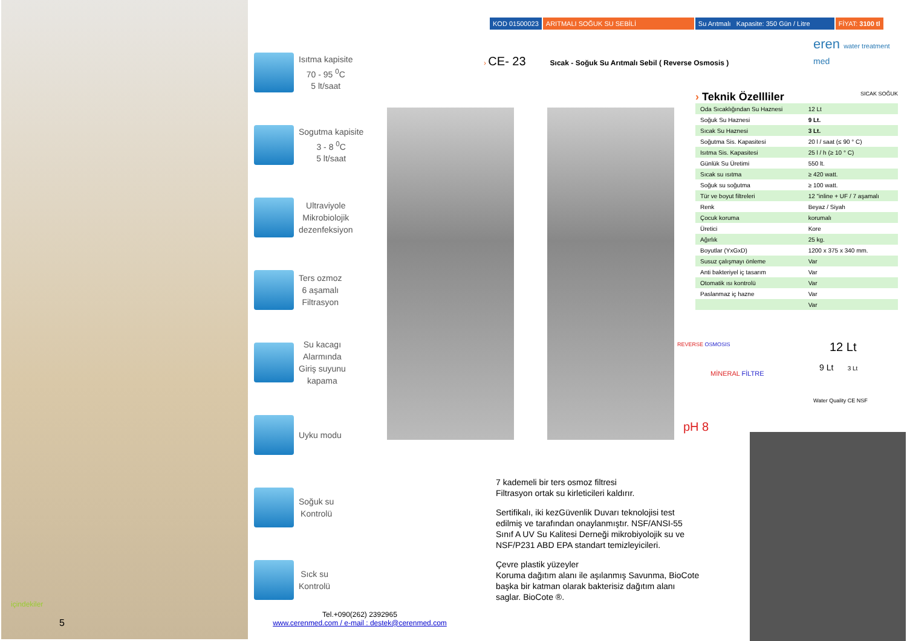içindekiler
5
Isıtma kapisite
70 - 95 <sup>0</sup>C
5 lt/saat
Sogutma kapisite
3 - 8 <sup>0</sup>C
5 lt/saat
Ultraviyole
Mikrobiolojik
dezenfeksiyon
Ters ozmoz
6 aşamalı
Filtrasyon
Su kacagı
Alarmında
Giriş suyunu
kapama
Uyku modu
Soğuk su
Kontrolü
Sıck su
Kontrolü
KOD 01500023 ARITMALI SOĞUK SU SEBİLİ Su Arıtmalı Kapasite: 350 Gün / Litre
FİYAT: 3100 tl
› CE- 23 Sıcak - Soğuk Su Arıtmalı Sebil ( Reverse Osmosis )
eren water treatment
med
› Teknik Özellliler SICAK SOĞUK
| Oda Sıcaklığından Su Haznesi | 12 Lt |
| Soğuk Su Haznesi | 9 Lt. |
| Sıcak Su Haznesi | 3 Lt. |
| Soğutma Sis. Kapasitesi | 20 l / saat (≤ 90 ° C) |
| Isıtma Sis. Kapasitesi | 25 l / h (≥ 10 ° C) |
| Günlük Su Üretimi | 550 lt. |
| Sıcak su ısıtma | ≥ 420 watt. |
| Soğuk su soğutma | ≥ 100 watt. |
| Tür ve boyut filtreleri | 12 "inline + UF / 7 aşamalı |
| Renk | Beyaz / Siyah |
| Çocuk koruma | korumalı |
| Üretici | Kore |
| Ağırlık | 25 kg. |
| Boyutlar (YxGxD) | 1200 x 375 x 340 mm. |
| Susuz çalışmayı önleme | Var |
| Anti bakteriyel iç tasarım | Var |
| Otomatik ısı kontrolü | Var |
| Paslanmaz iç hazne | Var |
| | Var |
REVERSE OSMOSIS
MİNERAL FİLTRE
pH 8
12 Lt
9 Lt 3 Lt
Water Quality CE NSF
7 kademeli bir ters osmoz filtresi
Filtrasyon ortak su kirleticileri kaldırır.
Sertifikalı, iki kezGüvenlik Duvarı teknolojisi test edilmiş ve tarafından onaylanmıştır. NSF/ANSI-55 Sınıf A UV Su Kalitesi Derneği mikrobiyolojik su ve NSF/P231 ABD EPA standart temizleyicileri.
Çevre plastik yüzeyler
Koruma dağıtım alanı ile aşılanmış Savunma, BioCote başka bir katman olarak bakterisiz dağıtım alanı saglar. BioCote ®.
Tel.+090(262) 2392965
www.cerenmed.com / e-mail : destek@cerenmed.com